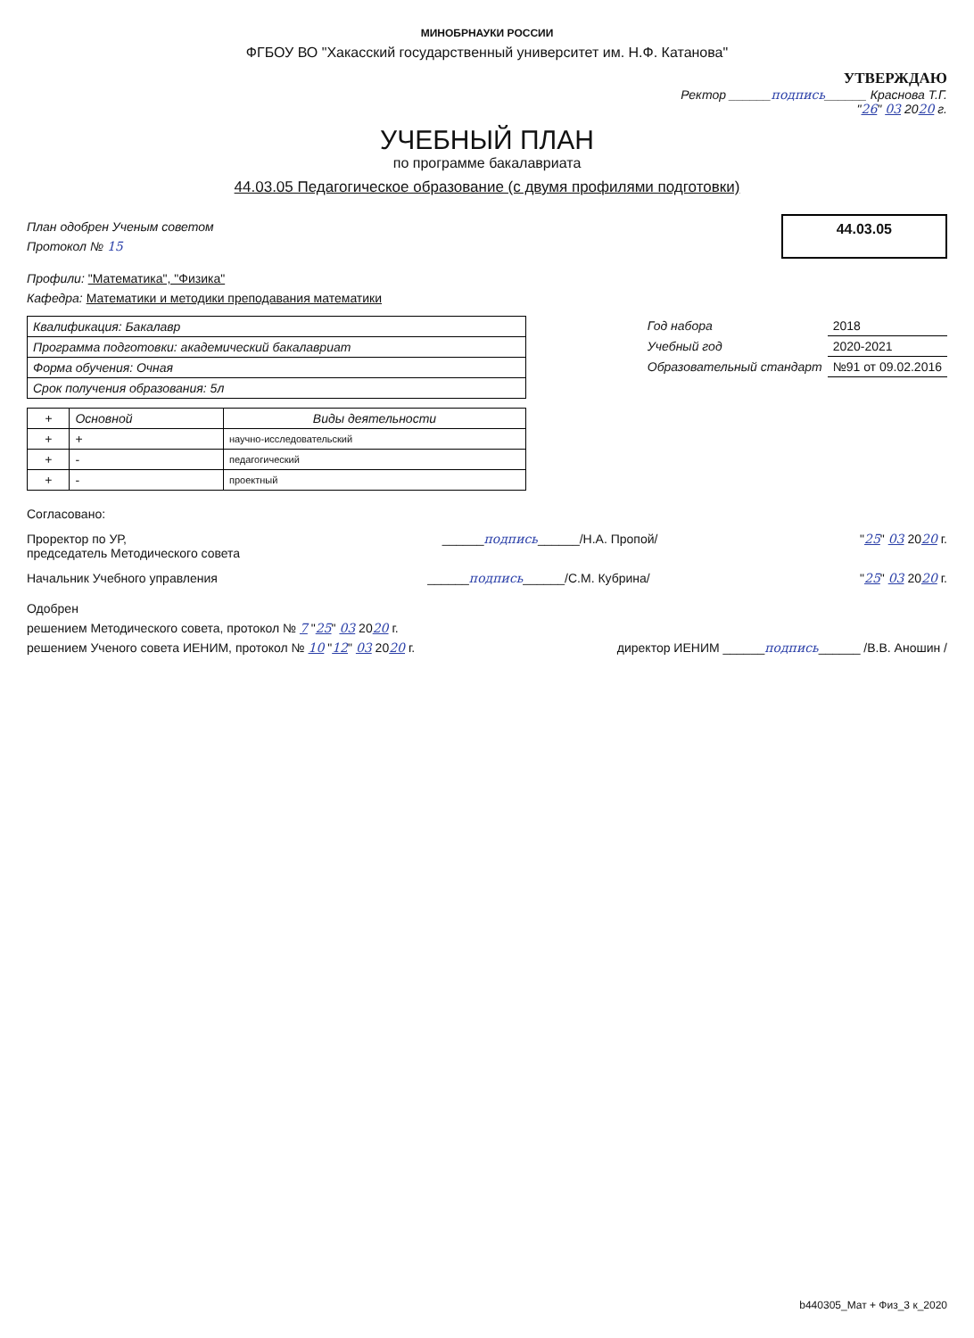МИНОБРНАУКИ РОССИИ
ФГБОУ ВО "Хакасский государственный университет им. Н.Ф. Катанова"
УТВЕРЖДАЮ
Ректор ______подпись______ Краснова Т.Г.
"26" 03 2020 г.
УЧЕБНЫЙ ПЛАН
по программе бакалавриата
44.03.05 Педагогическое образование (с двумя профилями подготовки)
План одобрен Ученым советом
Протокол № 15
44.03.05
Профили: "Математика", "Физика"
Кафедра: Математики и методики преподавания математики
| Квалификация: Бакалавр |
| Программа подготовки: академический бакалавриат |
| Форма обучения: Очная |
| Срок получения образования: 5л |
| Год набора | 2018 |
| Учебный год | 2020-2021 |
| Образовательный стандарт | №91 от 09.02.2016 |
| + | Основной | Виды деятельности |
| --- | --- | --- |
| + | + | научно-исследовательский |
| + | - | педагогический |
| + | - | проектный |
Согласовано:
Проректор по УР,
председатель Методического совета
______подпись______/Н.А. Пропой/
"25" 03 2020 г.
Начальник Учебного управления ______подпись______/С.М. Кубрина/
"25" 03 2020 г.
Одобрен
решением Методического совета, протокол № 7 "25" 03 2020 г.
решением Ученого совета ИЕНИМ, протокол № 10 "12" 03 2020 г.
директор ИЕНИМ ______подпись______ /В.В. Аношин /
b440305_Мат + Физ_3 к_2020